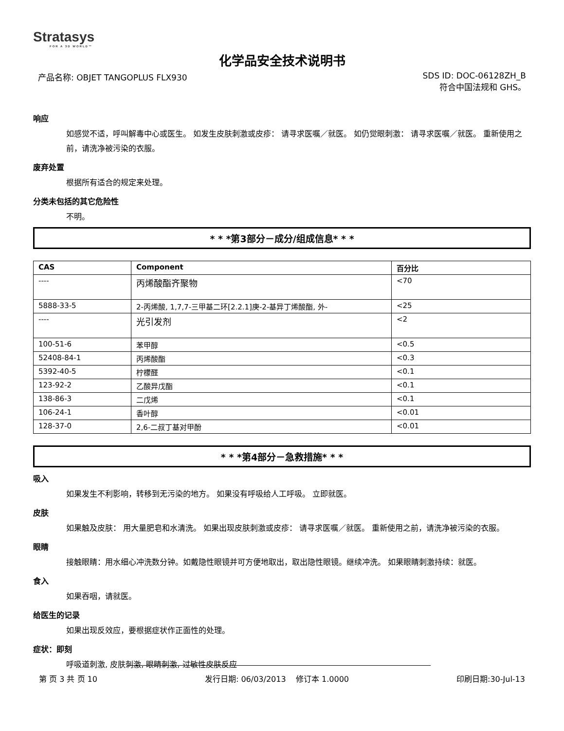Stratasys
FOR A 3D WORLD™
化学品安全技术说明书
产品名称: OBJET TANGOPLUS FLX930 SDS ID: DOC-06128ZH_B
符合中国法规和 GHS。
响应
如感觉不适，呼叫解毒中心或医生。 如发生皮肤刺激或皮疹： 请寻求医嘱／就医。 如仍觉眼刺激： 请寻求医嘱／就医。 重新使用之前，请洗净被污染的衣服。
废弃处置
根据所有适合的规定来处理。
分类未包括的其它危险性
不明。
* * *第3部分－成分/组成信息* * *
| CAS | Component | 百分比 |
| --- | --- | --- |
| ---- | 丙烯酸酯齐聚物 | <70 |
| 5888-33-5 | 2-丙烯酸, 1,7,7-三甲基二环[2.2.1]庚-2-基异丁烯酸酯, 外- | <25 |
| ---- | 光引发剂 | <2 |
| 100-51-6 | 苯甲醇 | <0.5 |
| 52408-84-1 | 丙烯酸酯 | <0.3 |
| 5392-40-5 | 柠檬醛 | <0.1 |
| 123-92-2 | 乙酸异戊酯 | <0.1 |
| 138-86-3 | 二戊烯 | <0.1 |
| 106-24-1 | 香叶醇 | <0.01 |
| 128-37-0 | 2,6-二叔丁基对甲酚 | <0.01 |
* * *第4部分－急救措施* * *
吸入
如果发生不利影响，转移到无污染的地方。 如果没有呼吸给人工呼吸。 立即就医。
皮肤
如果触及皮肤： 用大量肥皂和水清洗。 如果出现皮肤刺激或皮疹： 请寻求医嘱／就医。 重新使用之前，请洗净被污染的衣服。
眼睛
接触眼睛：用水细心冲洗数分钟。如戴隐性眼镜并可方便地取出，取出隐性眼镜。继续冲洗。 如果眼睛刺激持续：就医。
食入
如果吞咽，请就医。
给医生的记录
如果出现反效应，要根据症状作正面性的处理。
症状：即刻
呼吸道刺激, 皮肤刺激, 眼睛刺激, 过敏性皮肤反应
第 页 3 共 页 10 发行日期: 06/03/2013 修订本 1.0000 印刷日期:30-Jul-13